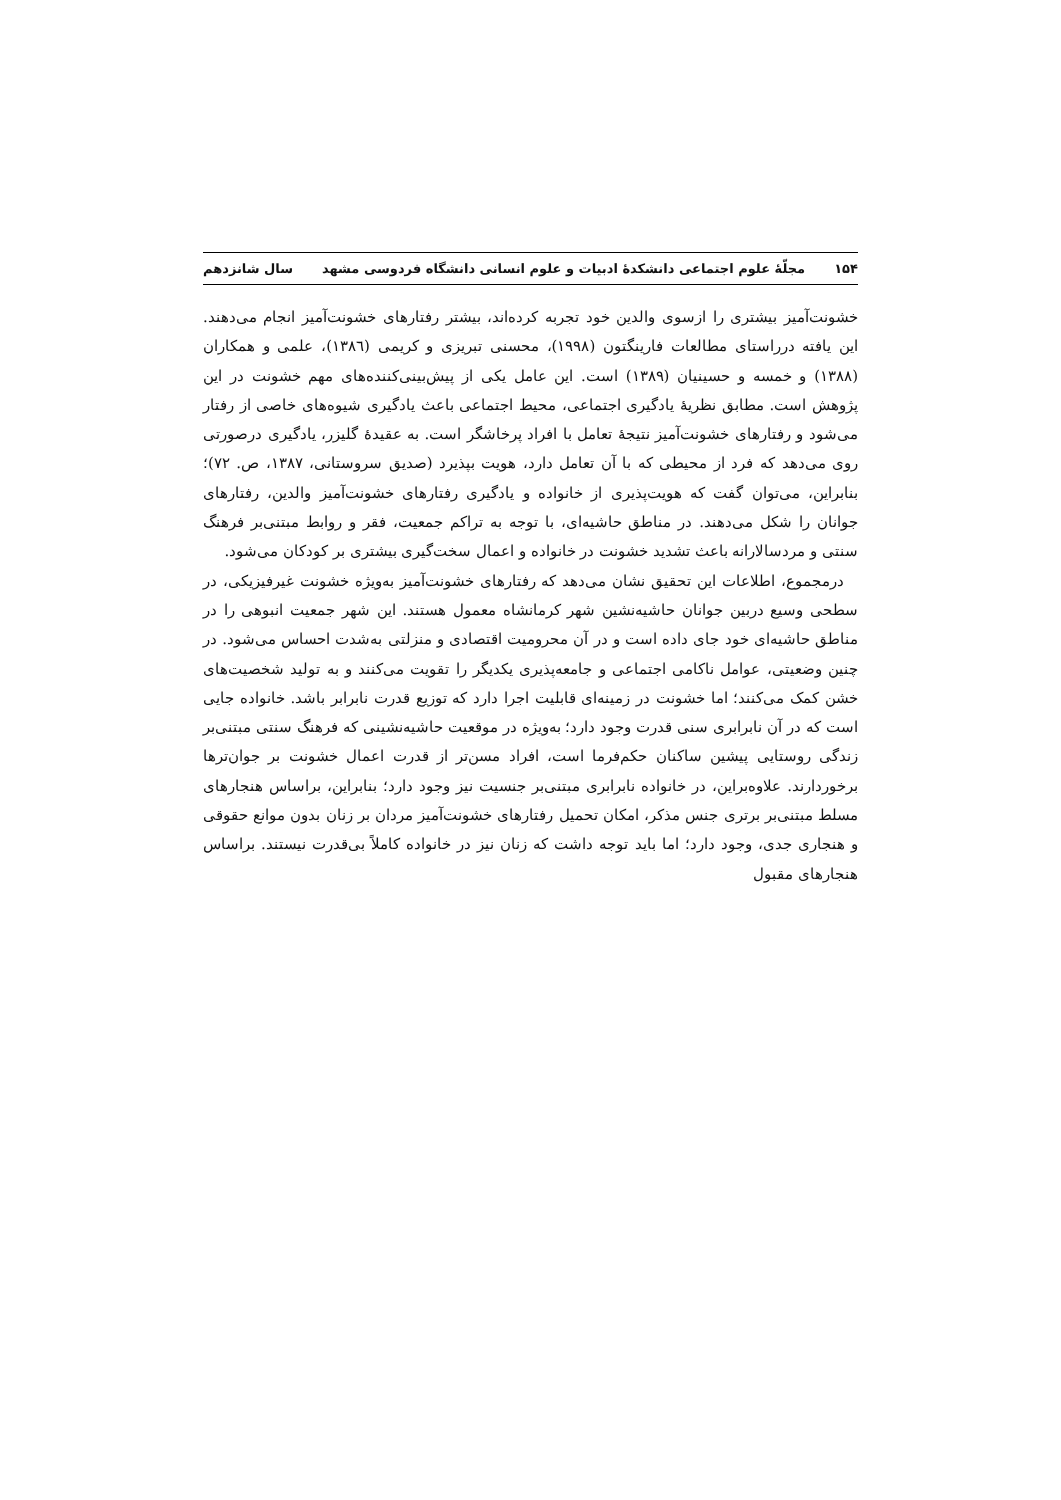۱۵۴ مجلّهٔ علوم اجتماعی دانشکدهٔ ادبیات و علوم انسانی دانشگاه فردوسی مشهد سال شانزدهم
خشونت‌آمیز بیشتری را ازسوی والدین خود تجربه کرده‌اند، بیشتر رفتارهای خشونت‌آمیز انجام می‌دهند. این یافته درراستای مطالعات فارینگتون (۱۹۹۸)، محسنی تبریزی و کریمی (۱۳۸٦)، علمی و همکاران (۱۳۸۸) و خمسه و حسینیان (۱۳۸۹) است. این عامل یکی از پیش‌بینی‌کننده‌های مهم خشونت در این پژوهش است. مطابق نظریهٔ یادگیری اجتماعی، محیط اجتماعی باعث یادگیری شیوه‌های خاصی از رفتار می‌شود و رفتارهای خشونت‌آمیز نتیجهٔ تعامل با افراد پرخاشگر است. به عقیدهٔ گلیزر، یادگیری درصورتی روی می‌دهد که فرد از محیطی که با آن تعامل دارد، هویت بپذیرد (صدیق سروستانی، ۱۳۸۷، ص. ۷۲)؛ بنابراین، می‌توان گفت که هویت‌پذیری از خانواده و یادگیری رفتارهای خشونت‌آمیز والدین، رفتارهای جوانان را شکل می‌دهند. در مناطق حاشیه‌ای، با توجه به تراکم جمعیت، فقر و روابط مبتنی‌بر فرهنگ سنتی و مردسالارانه باعث تشدید خشونت در خانواده و اعمال سخت‌گیری بیشتری بر کودکان می‌شود.
درمجموع، اطلاعات این تحقیق نشان می‌دهد که رفتارهای خشونت‌آمیز به‌ویژه خشونت غیرفیزیکی، در سطحی وسیع دربین جوانان حاشیه‌نشین شهر کرمانشاه معمول هستند. این شهر جمعیت انبوهی را در مناطق حاشیه‌ای خود جای داده است و در آن محرومیت اقتصادی و منزلتی به‌شدت احساس می‌شود. در چنین وضعیتی، عوامل ناکامی اجتماعی و جامعه‌پذیری یکدیگر را تقویت می‌کنند و به تولید شخصیت‌های خشن کمک می‌کنند؛ اما خشونت در زمینه‌ای قابلیت اجرا دارد که توزیع قدرت نابرابر باشد. خانواده جایی است که در آن نابرابری سنی قدرت وجود دارد؛ به‌ویژه در موقعیت حاشیه‌نشینی که فرهنگ سنتی مبتنی‌بر زندگی روستایی پیشین ساکنان حکم‌فرما است، افراد مسن‌تر از قدرت اعمال خشونت بر جوان‌ترها برخوردارند. علاوه‌براین، در خانواده نابرابری مبتنی‌بر جنسیت نیز وجود دارد؛ بنابراین، براساس هنجارهای مسلط مبتنی‌بر برتری جنس مذکر، امکان تحمیل رفتارهای خشونت‌آمیز مردان بر زنان بدون موانع حقوقی و هنجاری جدی، وجود دارد؛ اما باید توجه داشت که زنان نیز در خانواده کاملاً بی‌قدرت نیستند. براساس هنجارهای مقبول